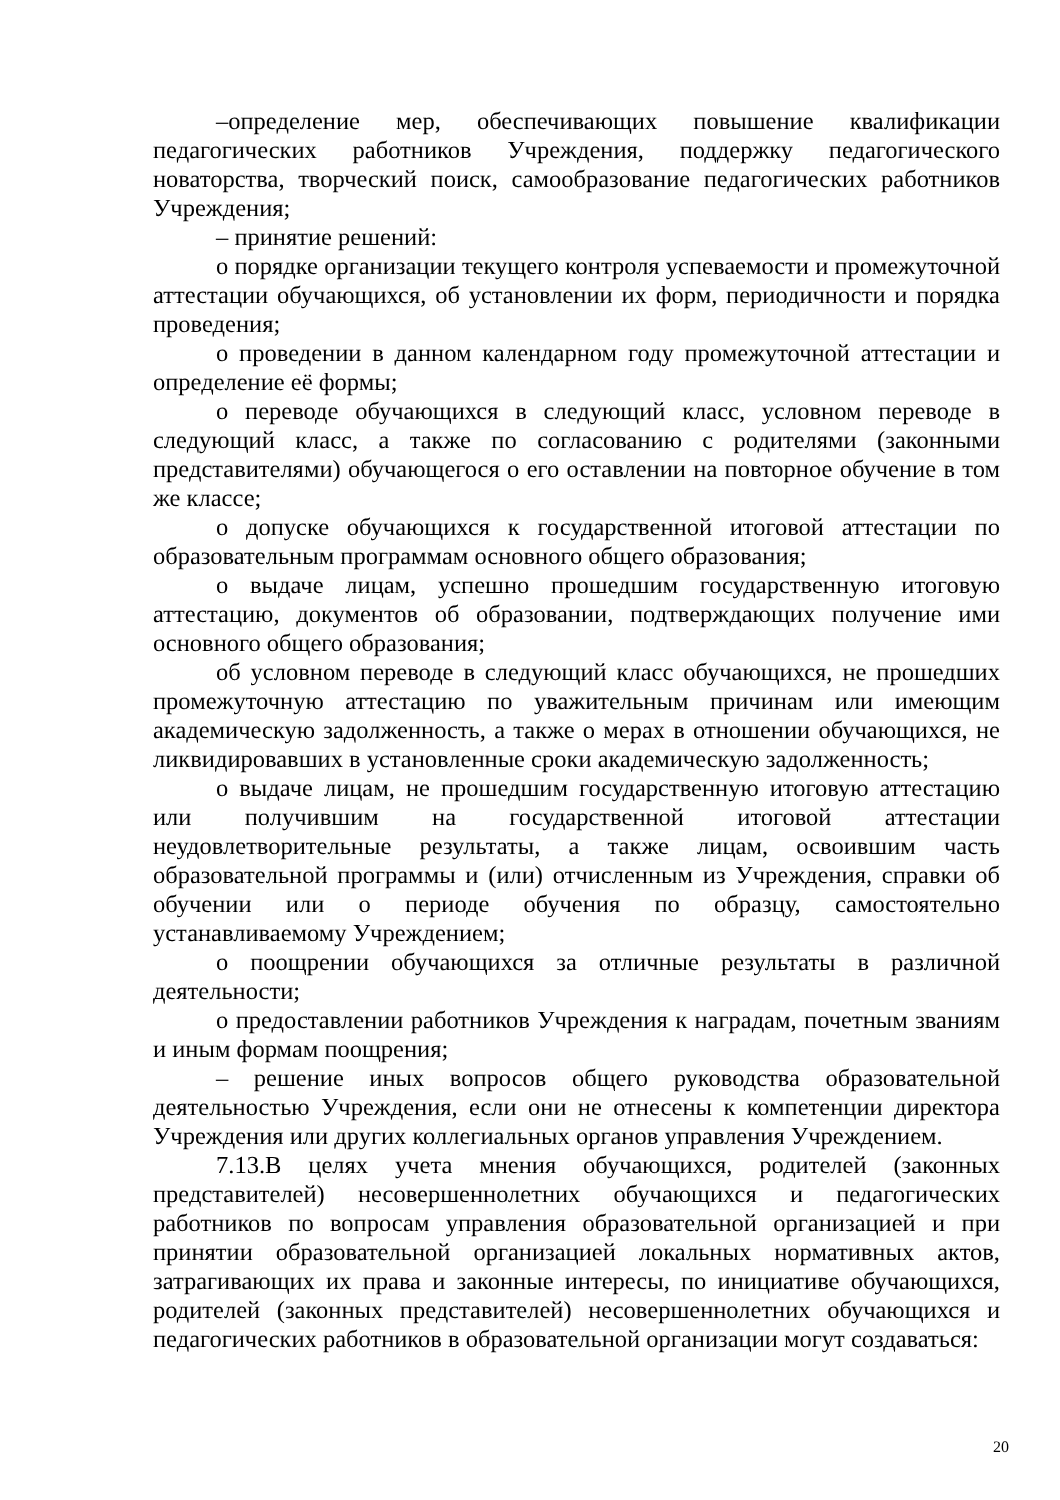–определение мер, обеспечивающих повышение квалификации педагогических работников Учреждения, поддержку педагогического новаторства, творческий поиск, самообразование педагогических работников Учреждения;
– принятие решений:
о порядке организации текущего контроля успеваемости и промежуточной аттестации обучающихся, об установлении их форм, периодичности и порядка проведения;
о проведении в данном календарном году промежуточной аттестации и определение её формы;
о переводе обучающихся в следующий класс, условном переводе в следующий класс, а также по согласованию с родителями (законными представителями) обучающегося о его оставлении на повторное обучение в том же классе;
о допуске обучающихся к государственной итоговой аттестации по образовательным программам основного общего образования;
о выдаче лицам, успешно прошедшим государственную итоговую аттестацию, документов об образовании, подтверждающих получение ими основного общего образования;
об условном переводе в следующий класс обучающихся, не прошедших промежуточную аттестацию по уважительным причинам или имеющим академическую задолженность, а также о мерах в отношении обучающихся, не ликвидировавших в установленные сроки академическую задолженность;
о выдаче лицам, не прошедшим государственную итоговую аттестацию или получившим на государственной итоговой аттестации неудовлетворительные результаты, а также лицам, освоившим часть образовательной программы и (или) отчисленным из Учреждения, справки об обучении или о периоде обучения по образцу, самостоятельно устанавливаемому Учреждением;
о поощрении обучающихся за отличные результаты в различной деятельности;
о предоставлении работников Учреждения к наградам, почетным званиям и иным формам поощрения;
– решение иных вопросов общего руководства образовательной деятельностью Учреждения, если они не отнесены к компетенции директора Учреждения или других коллегиальных органов управления Учреждением.
7.13.В целях учета мнения обучающихся, родителей (законных представителей) несовершеннолетних обучающихся и педагогических работников по вопросам управления образовательной организацией и при принятии образовательной организацией локальных нормативных актов, затрагивающих их права и законные интересы, по инициативе обучающихся, родителей (законных представителей) несовершеннолетних обучающихся и педагогических работников в образовательной организации могут создаваться:
20